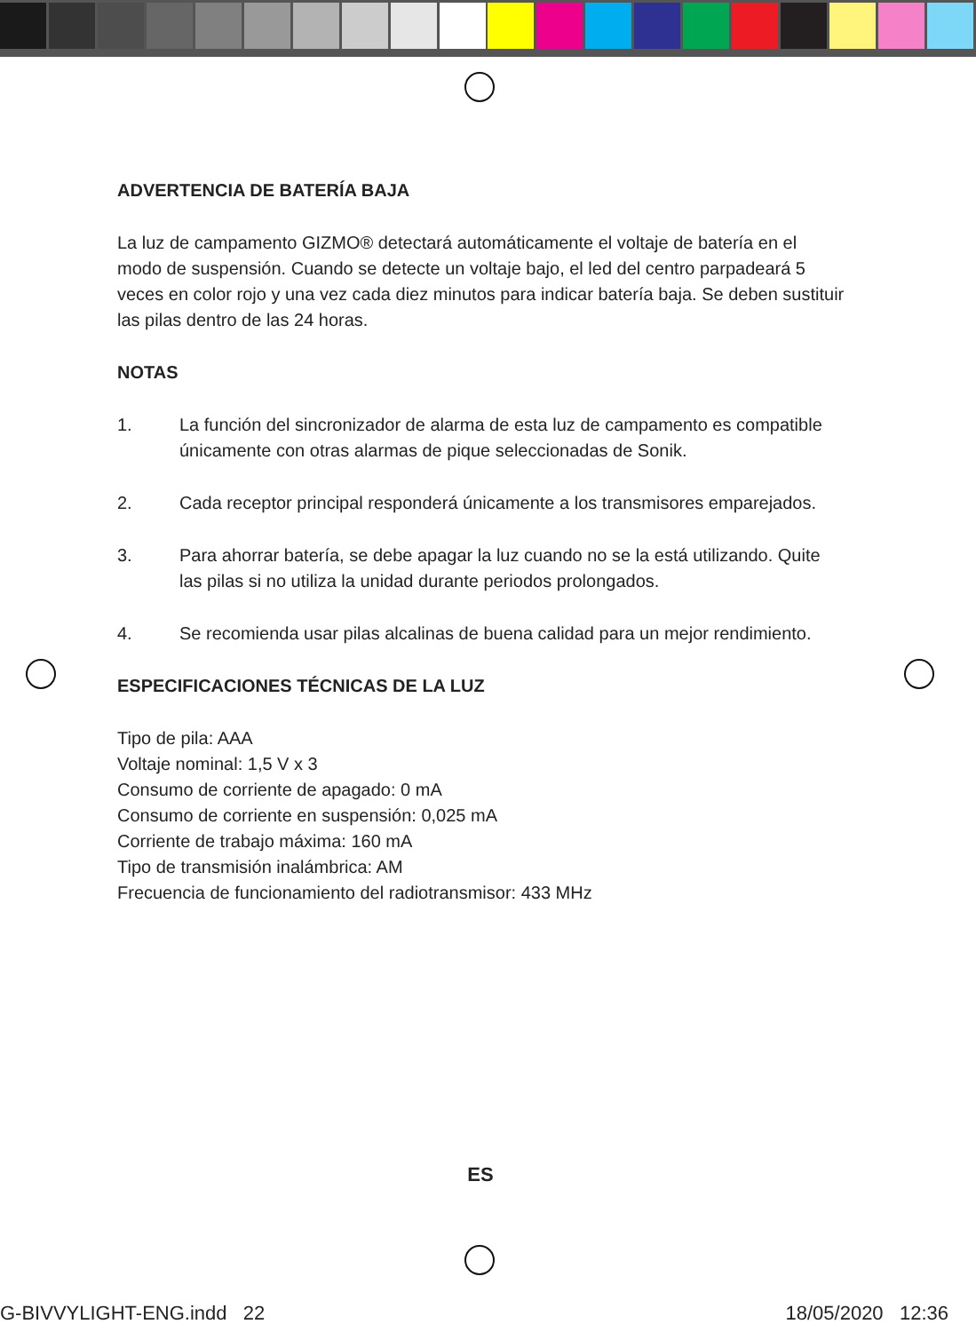ADVERTENCIA DE BATERÍA BAJA
La luz de campamento GIZMO® detectará automáticamente el voltaje de batería en el modo de suspensión. Cuando se detecte un voltaje bajo, el led del centro parpadeará 5 veces en color rojo y una vez cada diez minutos para indicar batería baja. Se deben sustituir las pilas dentro de las 24 horas.
NOTAS
1. La función del sincronizador de alarma de esta luz de campamento es compatible únicamente con otras alarmas de pique seleccionadas de Sonik.
2. Cada receptor principal responderá únicamente a los transmisores emparejados.
3. Para ahorrar batería, se debe apagar la luz cuando no se la está utilizando. Quite las pilas si no utiliza la unidad durante periodos prolongados.
4. Se recomienda usar pilas alcalinas de buena calidad para un mejor rendimiento.
ESPECIFICACIONES TÉCNICAS DE LA LUZ
Tipo de pila: AAA
Voltaje nominal: 1,5 V x 3
Consumo de corriente de apagado: 0 mA
Consumo de corriente en suspensión: 0,025 mA
Corriente de trabajo máxima: 160 mA
Tipo de transmisión inalámbrica: AM
Frecuencia de funcionamiento del radiotransmisor: 433 MHz
ES
G-BIVVYLIGHT-ENG.indd 22 18/05/2020 12:36